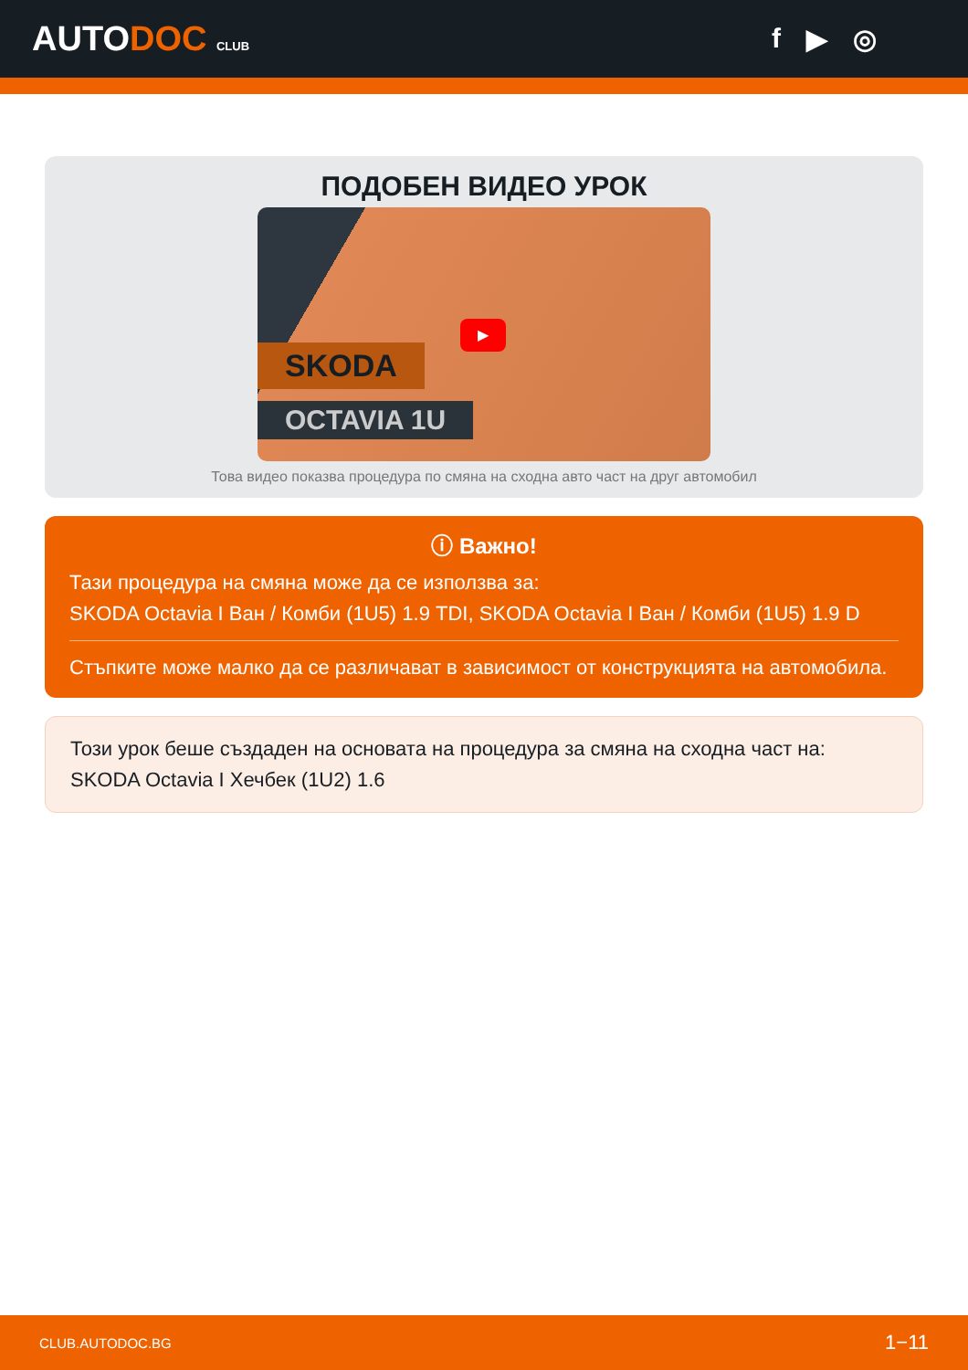AUTODOC CLUB
f ▶ ◎
ПОДОБЕН ВИДЕО УРОК
SKODA
OCTAVIA 1U
▶
Това видео показва процедура по смяна на сходна авто част на друг автомобил
ⓘ Важно!
Тази процедура на смяна може да се използва за:
SKODA Octavia I Ван / Комби (1U5) 1.9 TDI, SKODA Octavia I Ван / Комби (1U5) 1.9 D
Стъпките може малко да се различават в зависимост от конструкцията на автомобила.
Този урок беше създаден на основата на процедура за смяна на сходна част на: SKODA Octavia I Хечбек (1U2) 1.6
CLUB.AUTODOC.BG 1−11